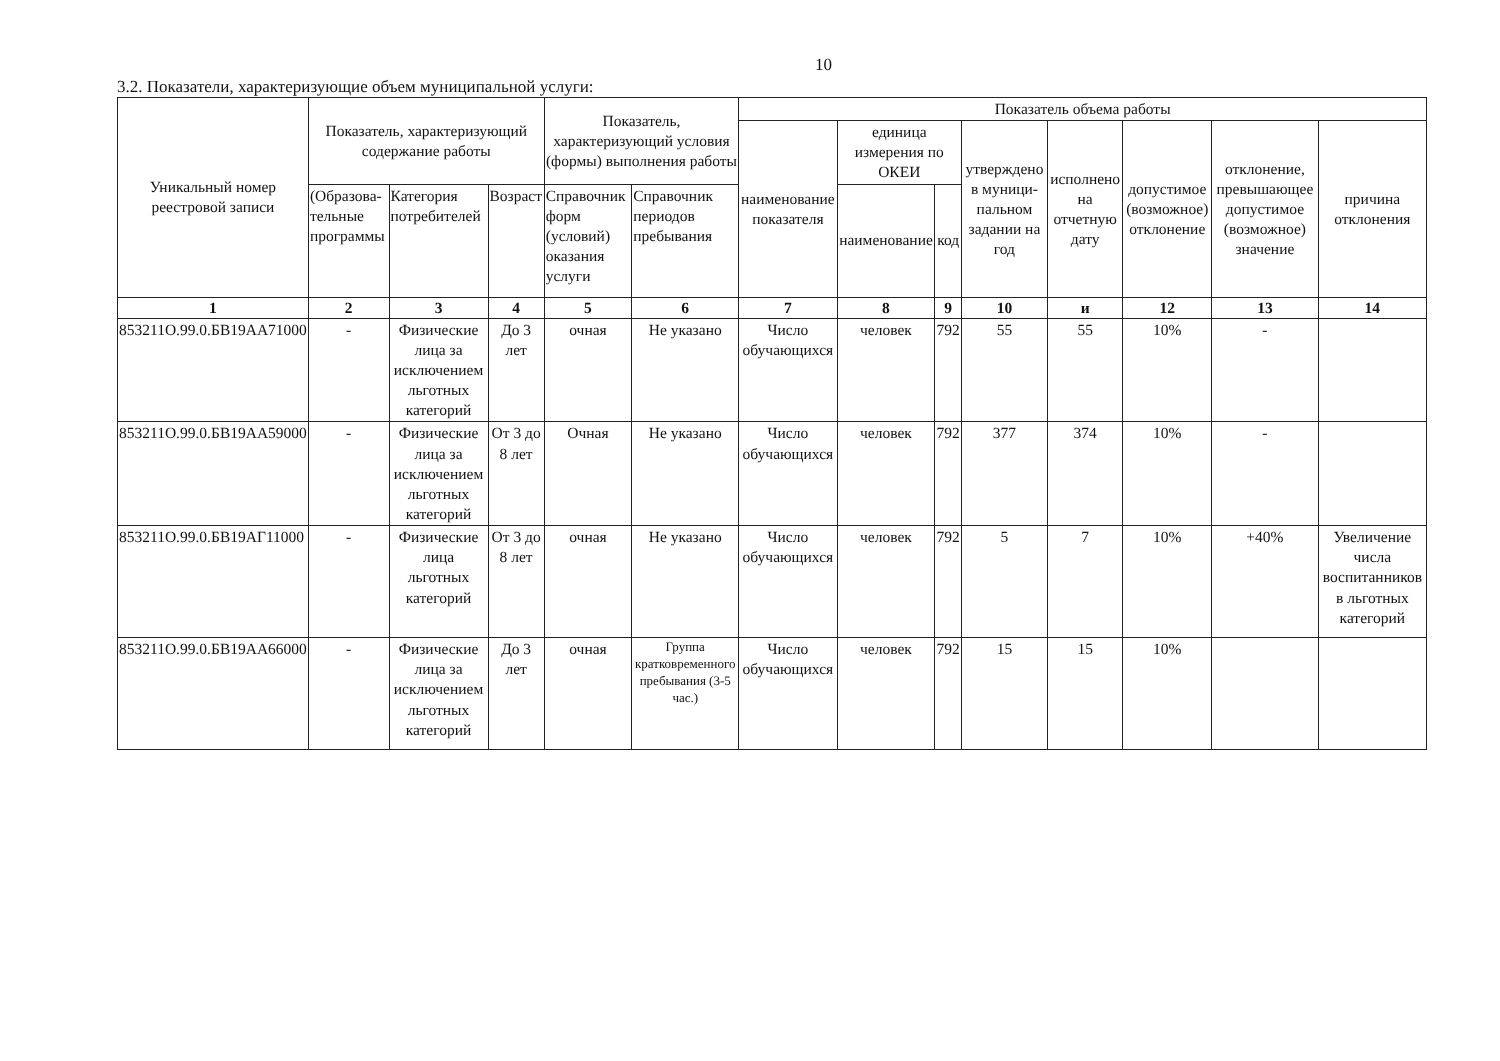10
3.2. Показатели, характеризующие объем муниципальной услуги:
| Уникальный номер реестровой записи | Показатель, характеризующий содержание работы | | | Показатель, характеризующий условия (формы) выполнения работы | | Показатель объема работы | | | | | | | |
| --- | --- | --- | --- | --- | --- | --- | --- | --- | --- | --- | --- | --- | --- |
| | | | | | | наименование показателя | единица измерения по ОКЕИ | | утверждено в муници-пальном задании на год | исполнено на отчетную дату | допустимое (возможное) отклонение | отклонение, превышающее допустимое (возможное) значение | причина отклонения |
| | (Образова-тельные программы | Категория потребителей | Возраст | Справочник форм (условий) оказания услуги | Справочник периодов пребывания | | наименование | код | | | | | |
| 1 | 2 | 3 | 4 | 5 | 6 | 7 | 8 | 9 | 10 | и | 12 | 13 | 14 |
| 853211О.99.0.БВ19АА71000 | - | Физические лица за исключением льготных категорий | До 3 лет | очная | Не указано | Число обучающихся | человек | 792 | 55 | 55 | 10% | - | |
| 853211О.99.0.БВ19АА59000 | - | Физические лица за исключением льготных категорий | От 3 до 8 лет | Очная | Не указано | Число обучающихся | человек | 792 | 377 | 374 | 10% | - | |
| 853211О.99.0.БВ19АГ11000 | - | Физические лица льготных категорий | От 3 до 8 лет | очная | Не указано | Число обучающихся | человек | 792 | 5 | 7 | 10% | +40% | Увеличение числа воспитанников в льготных категорий |
| 853211О.99.0.БВ19АА66000 | - | Физические лица за исключением льготных категорий | До 3 лет | очная | Группа кратковременного пребывания (3-5 час.) | Число обучающихся | человек | 792 | 15 | 15 | 10% | | |